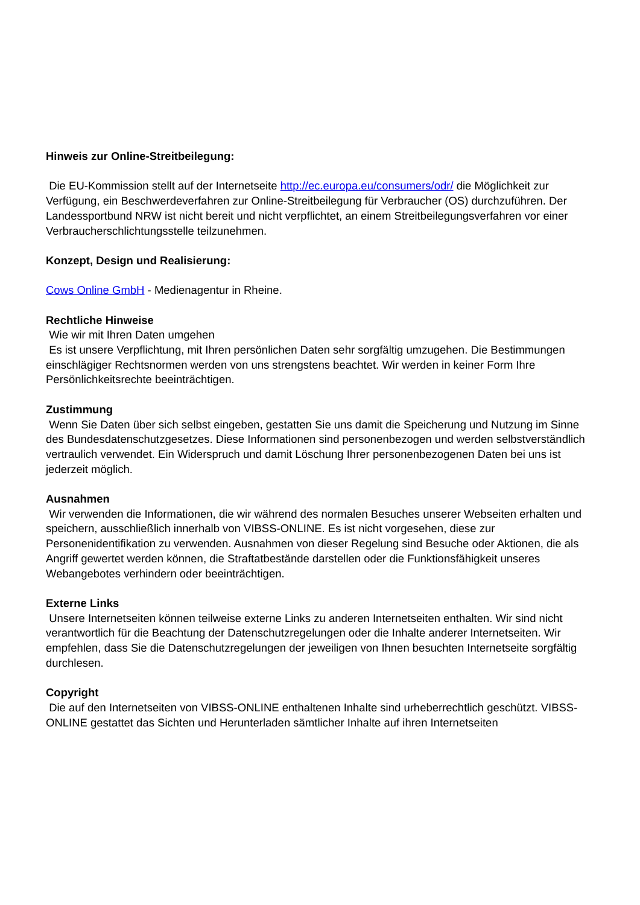Hinweis zur Online-Streitbeilegung:
Die EU-Kommission stellt auf der Internetseite http://ec.europa.eu/consumers/odr/ die Möglichkeit zur Verfügung, ein Beschwerdeverfahren zur Online-Streitbeilegung für Verbraucher (OS) durchzuführen. Der Landessportbund NRW ist nicht bereit und nicht verpflichtet, an einem Streitbeilegungsverfahren vor einer Verbraucherschlichtungsstelle teilzunehmen.
Konzept, Design und Realisierung:
Cows Online GmbH - Medienagentur in Rheine.
Rechtliche Hinweise
Wie wir mit Ihren Daten umgehen
Es ist unsere Verpflichtung, mit Ihren persönlichen Daten sehr sorgfältig umzugehen. Die Bestimmungen einschlägiger Rechtsnormen werden von uns strengstens beachtet. Wir werden in keiner Form Ihre Persönlichkeitsrechte beeinträchtigen.
Zustimmung
Wenn Sie Daten über sich selbst eingeben, gestatten Sie uns damit die Speicherung und Nutzung im Sinne des Bundesdatenschutzgesetzes. Diese Informationen sind personenbezogen und werden selbstverständlich vertraulich verwendet. Ein Widerspruch und damit Löschung Ihrer personenbezogenen Daten bei uns ist jederzeit möglich.
Ausnahmen
Wir verwenden die Informationen, die wir während des normalen Besuches unserer Webseiten erhalten und speichern, ausschließlich innerhalb von VIBSS-ONLINE. Es ist nicht vorgesehen, diese zur Personenidentifikation zu verwenden. Ausnahmen von dieser Regelung sind Besuche oder Aktionen, die als Angriff gewertet werden können, die Straftatbestände darstellen oder die Funktionsfähigkeit unseres Webangebotes verhindern oder beeinträchtigen.
Externe Links
Unsere Internetseiten können teilweise externe Links zu anderen Internetseiten enthalten. Wir sind nicht verantwortlich für die Beachtung der Datenschutzregelungen oder die Inhalte anderer Internetseiten. Wir empfehlen, dass Sie die Datenschutzregelungen der jeweiligen von Ihnen besuchten Internetseite sorgfältig durchlesen.
Copyright
Die auf den Internetseiten von VIBSS-ONLINE enthaltenen Inhalte sind urheberrechtlich geschützt. VIBSS-ONLINE gestattet das Sichten und Herunterladen sämtlicher Inhalte auf ihren Internetseiten